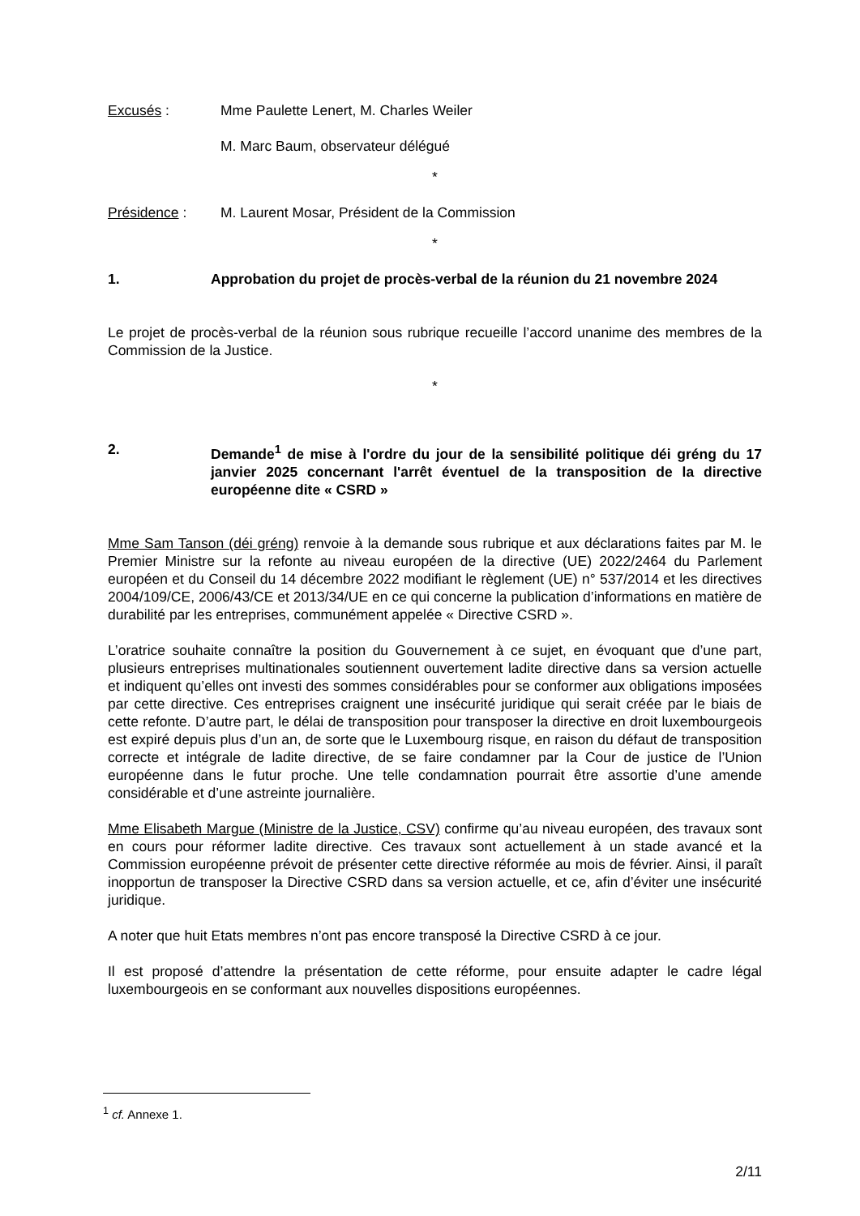Excusés : Mme Paulette Lenert, M. Charles Weiler
M. Marc Baum, observateur délégué
*
Présidence : M. Laurent Mosar, Président de la Commission
*
1. Approbation du projet de procès-verbal de la réunion du 21 novembre 2024
Le projet de procès-verbal de la réunion sous rubrique recueille l’accord unanime des membres de la Commission de la Justice.
*
2. Demande<sup>1</sup> de mise à l'ordre du jour de la sensibilité politique déi gréng du 17 janvier 2025 concernant l'arrêt éventuel de la transposition de la directive européenne dite « CSRD »
Mme Sam Tanson (déi gréng) renvoie à la demande sous rubrique et aux déclarations faites par M. le Premier Ministre sur la refonte au niveau européen de la directive (UE) 2022/2464 du Parlement européen et du Conseil du 14 décembre 2022 modifiant le règlement (UE) n° 537/2014 et les directives 2004/109/CE, 2006/43/CE et 2013/34/UE en ce qui concerne la publication d’informations en matière de durabilité par les entreprises, communément appelée « Directive CSRD ».
L’oratrice souhaite connaître la position du Gouvernement à ce sujet, en évoquant que d’une part, plusieurs entreprises multinationales soutiennent ouvertement ladite directive dans sa version actuelle et indiquent qu’elles ont investi des sommes considérables pour se conformer aux obligations imposées par cette directive. Ces entreprises craignent une insécurité juridique qui serait créée par le biais de cette refonte. D’autre part, le délai de transposition pour transposer la directive en droit luxembourgeois est expiré depuis plus d’un an, de sorte que le Luxembourg risque, en raison du défaut de transposition correcte et intégrale de ladite directive, de se faire condamner par la Cour de justice de l’Union européenne dans le futur proche. Une telle condamnation pourrait être assortie d’une amende considérable et d’une astreinte journalière.
Mme Elisabeth Margue (Ministre de la Justice, CSV) confirme qu’au niveau européen, des travaux sont en cours pour réformer ladite directive. Ces travaux sont actuellement à un stade avancé et la Commission européenne prévoit de présenter cette directive réformée au mois de février. Ainsi, il paraît inopportun de transposer la Directive CSRD dans sa version actuelle, et ce, afin d’éviter une insécurité juridique.
A noter que huit Etats membres n’ont pas encore transposé la Directive CSRD à ce jour.
Il est proposé d’attendre la présentation de cette réforme, pour ensuite adapter le cadre légal luxembourgeois en se conformant aux nouvelles dispositions européennes.
<sup>1</sup> cf. Annexe 1.
2/11